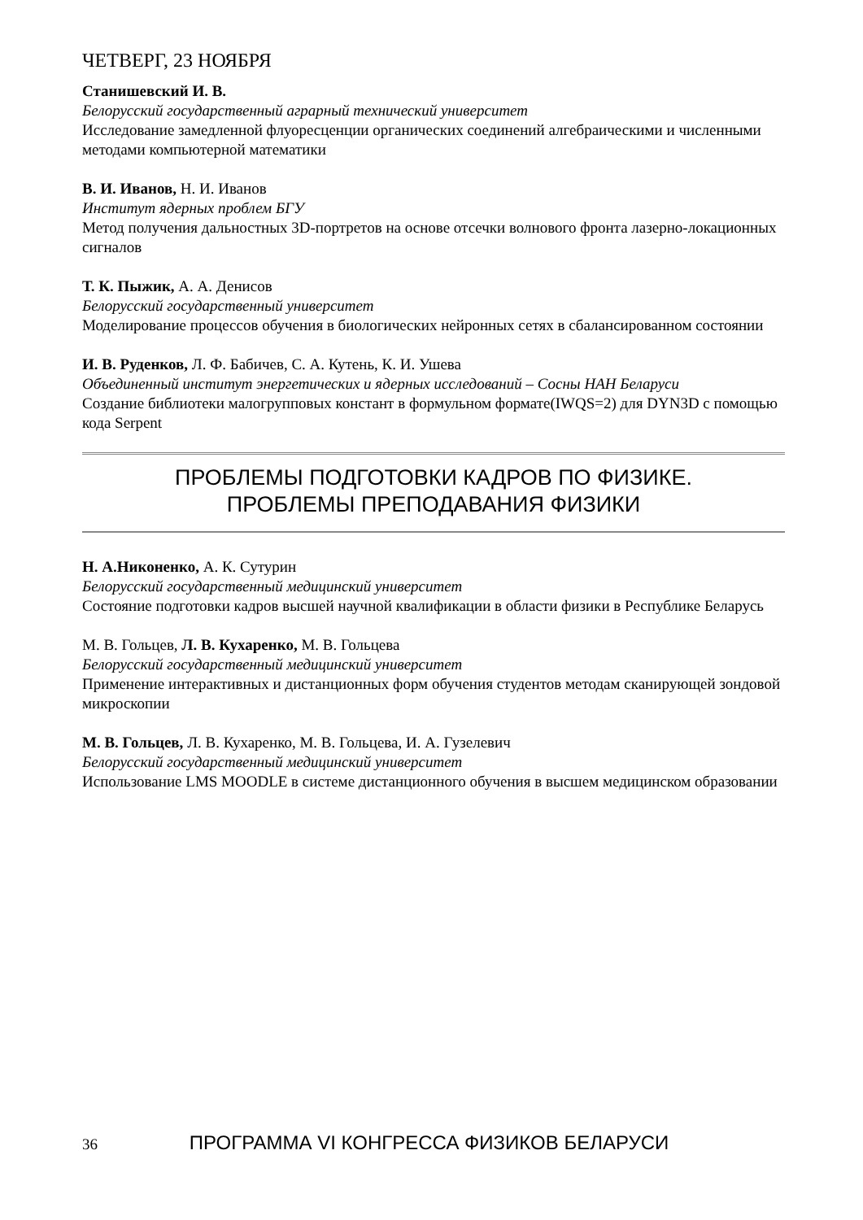ЧЕТВЕРГ, 23 НОЯБРЯ
Станишевский И. В.
Белорусский государственный аграрный технический университет
Исследование замедленной флуоресценции органических соединений алгебраическими и численными методами компьютерной математики
В. И. Иванов, Н. И. Иванов
Институт ядерных проблем БГУ
Метод получения дальностных 3D-портретов на основе отсечки волнового фронта лазерно-локационных сигналов
Т. К. Пыжик, А. А. Денисов
Белорусский государственный университет
Моделирование процессов обучения в биологических нейронных сетях в сбалансированном состоянии
И. В. Руденков, Л. Ф. Бабичев, С. А. Кутень, К. И. Ушева
Объединенный институт энергетических и ядерных исследований – Сосны НАН Беларуси
Создание библиотеки малогрупповых констант в формульном формате(IWQS=2) для DYN3D с помощью кода Serpent
ПРОБЛЕМЫ ПОДГОТОВКИ КАДРОВ ПО ФИЗИКЕ.
ПРОБЛЕМЫ ПРЕПОДАВАНИЯ ФИЗИКИ
Н. А.Никоненко, А. К. Сутурин
Белорусский государственный медицинский университет
Состояние подготовки кадров высшей научной квалификации в области физики в Республике Беларусь
М. В. Гольцев, Л. В. Кухаренко, М. В. Гольцева
Белорусский государственный медицинский университет
Применение интерактивных и дистанционных форм обучения студентов методам сканирующей зондовой микроскопии
М. В. Гольцев, Л. В. Кухаренко, М. В. Гольцева, И. А. Гузелевич
Белорусский государственный медицинский университет
Использование LMS MOODLE в системе дистанционного обучения в высшем медицинском образовании
36 ПРОГРАММА VI КОНГРЕССА ФИЗИКОВ БЕЛАРУСИ